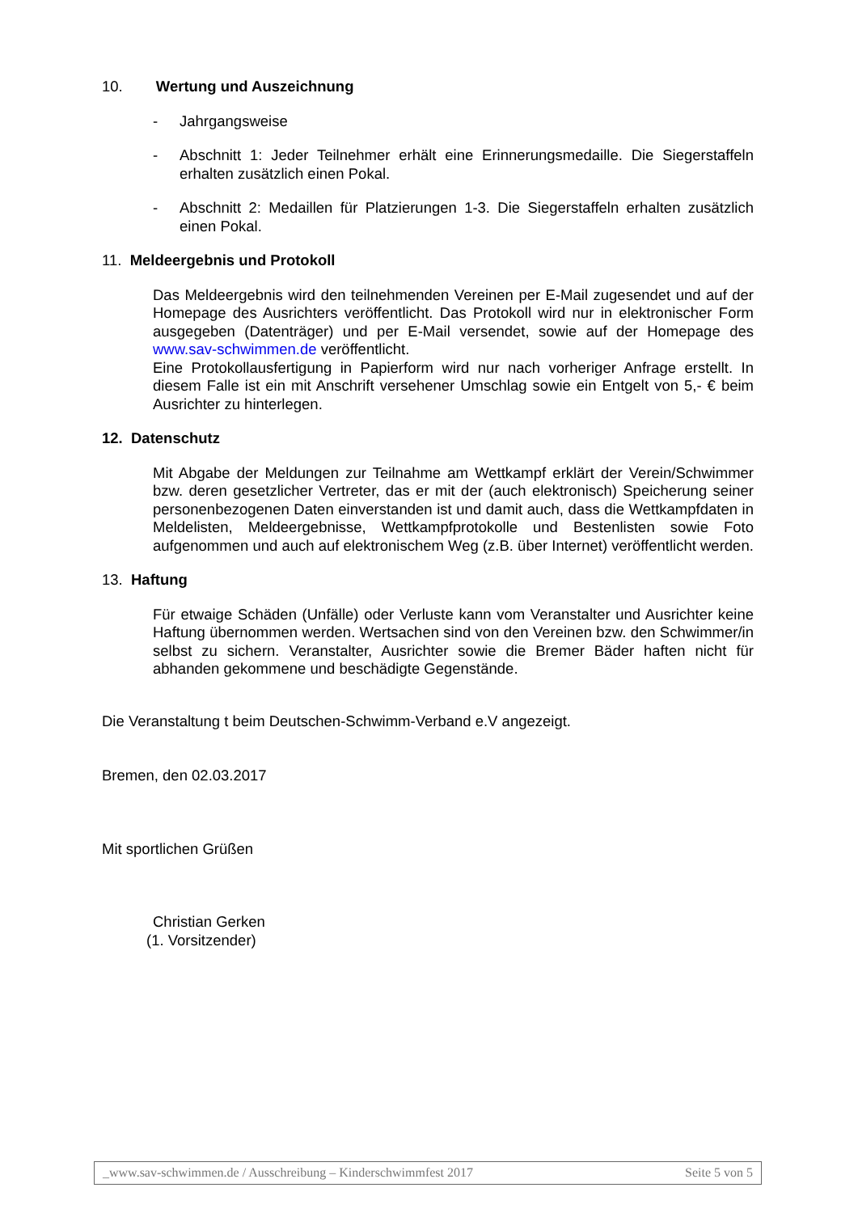10. Wertung und Auszeichnung
- Jahrgangsweise
- Abschnitt 1: Jeder Teilnehmer erhält eine Erinnerungsmedaille. Die Siegerstaffeln erhalten zusätzlich einen Pokal.
- Abschnitt 2: Medaillen für Platzierungen 1-3. Die Siegerstaffeln erhalten zusätzlich einen Pokal.
11. Meldeergebnis und Protokoll
Das Meldeergebnis wird den teilnehmenden Vereinen per E-Mail zugesendet und auf der Homepage des Ausrichters veröffentlicht. Das Protokoll wird nur in elektronischer Form ausgegeben (Datenträger) und per E-Mail versendet, sowie auf der Homepage des www.sav-schwimmen.de veröffentlicht.
Eine Protokollausfertigung in Papierform wird nur nach vorheriger Anfrage erstellt. In diesem Falle ist ein mit Anschrift versehener Umschlag sowie ein Entgelt von 5,- € beim Ausrichter zu hinterlegen.
12. Datenschutz
Mit Abgabe der Meldungen zur Teilnahme am Wettkampf erklärt der Verein/Schwimmer bzw. deren gesetzlicher Vertreter, das er mit der (auch elektronisch) Speicherung seiner personenbezogenen Daten einverstanden ist und damit auch, dass die Wettkampfdaten in Meldelisten, Meldeergebnisse, Wettkampfprotokolle und Bestenlisten sowie Foto aufgenommen und auch auf elektronischem Weg (z.B. über Internet) veröffentlicht werden.
13. Haftung
Für etwaige Schäden (Unfälle) oder Verluste kann vom Veranstalter und Ausrichter keine Haftung übernommen werden. Wertsachen sind von den Vereinen bzw. den Schwimmer/in selbst zu sichern. Veranstalter, Ausrichter sowie die Bremer Bäder haften nicht für abhanden gekommene und beschädigte Gegenstände.
Die Veranstaltung t beim Deutschen-Schwimm-Verband e.V angezeigt.
Bremen, den 02.03.2017
Mit sportlichen Grüßen
Christian Gerken
(1. Vorsitzender)
_www.sav-schwimmen.de / Ausschreibung – Kinderschwimmfest 2017 Seite 5 von 5